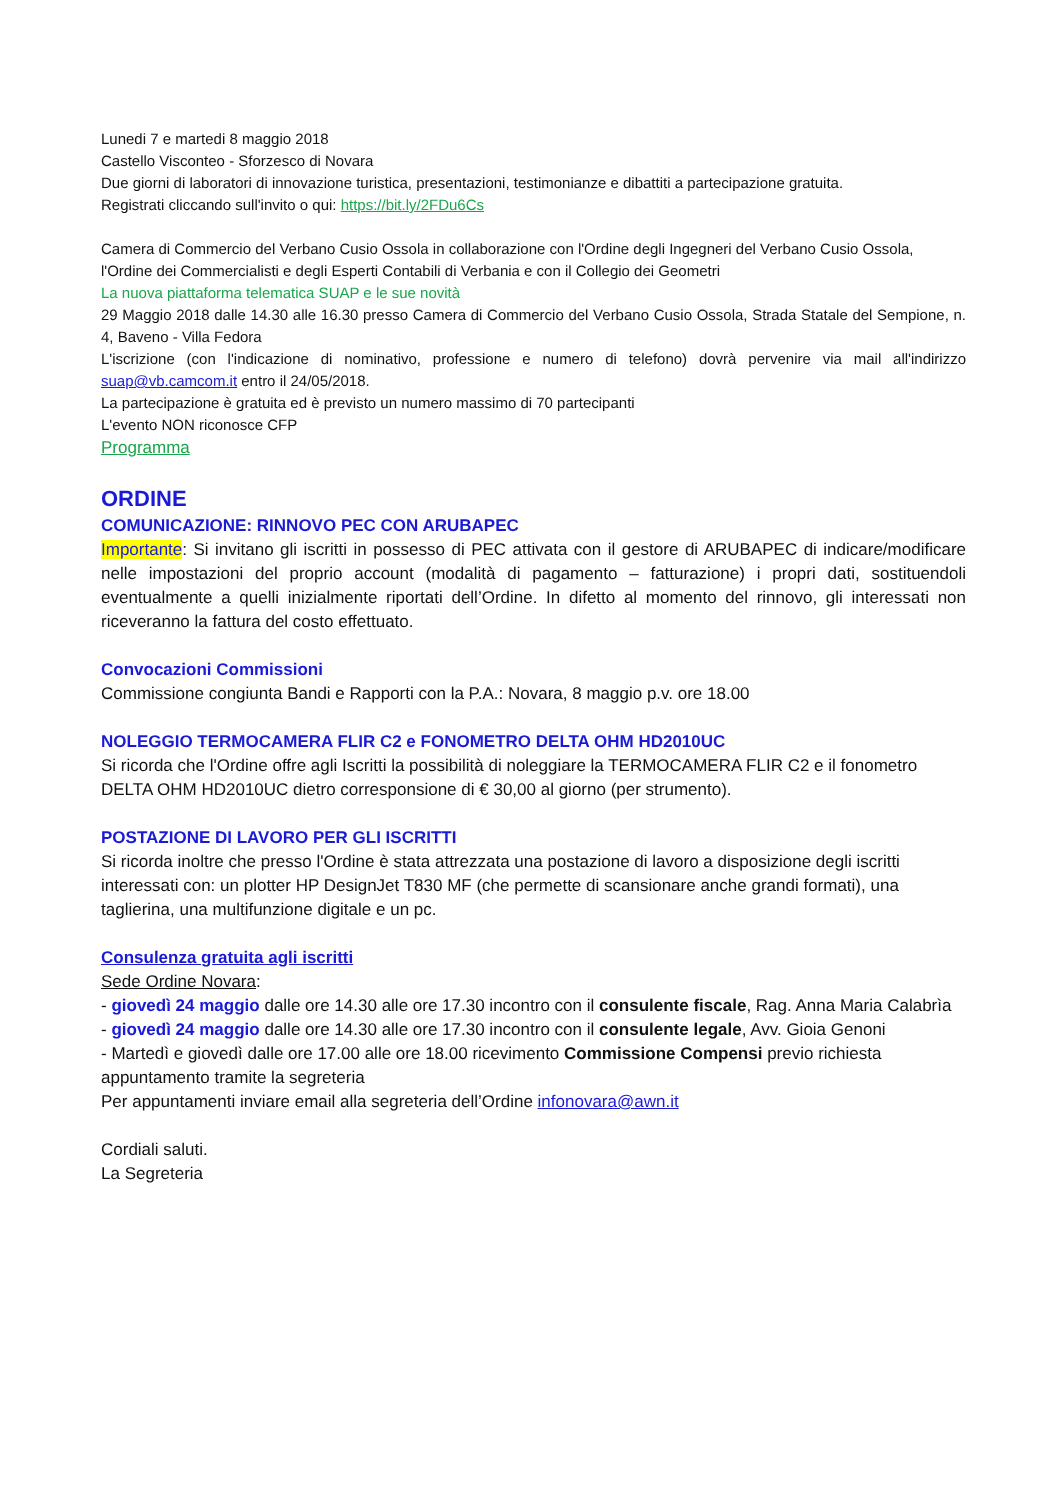Lunedi 7 e martedi 8 maggio 2018
Castello Visconteo - Sforzesco di Novara
Due giorni di laboratori di innovazione turistica, presentazioni, testimonianze e dibattiti a partecipazione gratuita.
Registrati cliccando sull'invito o qui: https://bit.ly/2FDu6Cs
Camera di Commercio del Verbano Cusio Ossola in collaborazione con l'Ordine degli Ingegneri del Verbano Cusio Ossola, l'Ordine dei Commercialisti e degli Esperti Contabili di Verbania e con il Collegio dei Geometri
La nuova piattaforma telematica SUAP e le sue novità
29 Maggio 2018 dalle 14.30 alle 16.30 presso Camera di Commercio del Verbano Cusio Ossola, Strada Statale del Sempione, n. 4, Baveno - Villa Fedora
L'iscrizione (con l'indicazione di nominativo, professione e numero di telefono) dovrà pervenire via mail all'indirizzo suap@vb.camcom.it entro il 24/05/2018.
La partecipazione è gratuita ed è previsto un numero massimo di 70 partecipanti
L'evento NON riconosce CFP
Programma
ORDINE
COMUNICAZIONE: RINNOVO PEC CON ARUBAPEC
Importante: Si invitano gli iscritti in possesso di PEC attivata con il gestore di ARUBAPEC di indicare/modificare nelle impostazioni del proprio account (modalità di pagamento – fatturazione) i propri dati, sostituendoli eventualmente a quelli inizialmente riportati dell’Ordine. In difetto al momento del rinnovo, gli interessati non riceveranno la fattura del costo effettuato.
Convocazioni Commissioni
Commissione congiunta Bandi e Rapporti con la P.A.: Novara, 8 maggio p.v. ore 18.00
NOLEGGIO TERMOCAMERA FLIR C2 e FONOMETRO DELTA OHM HD2010UC
Si ricorda che l'Ordine offre agli Iscritti la possibilità di noleggiare la TERMOCAMERA FLIR C2 e il fonometro DELTA OHM HD2010UC dietro corresponsione di € 30,00 al giorno (per strumento).
POSTAZIONE DI LAVORO PER GLI ISCRITTI
Si ricorda inoltre che presso l'Ordine è stata attrezzata una postazione di lavoro a disposizione degli iscritti interessati con: un plotter HP DesignJet T830 MF (che permette di scansionare anche grandi formati), una taglierina, una multifunzione digitale e un pc.
Consulenza gratuita agli iscritti
Sede Ordine Novara:
- giovedì 24 maggio dalle ore 14.30 alle ore 17.30 incontro con il consulente fiscale, Rag. Anna Maria Calabrìa
- giovedì 24 maggio dalle ore 14.30 alle ore 17.30 incontro con il consulente legale, Avv. Gioia Genoni
- Martedì e giovedì dalle ore 17.00 alle ore 18.00 ricevimento Commissione Compensi previo richiesta appuntamento tramite la segreteria
Per appuntamenti inviare email alla segreteria dell’Ordine infonovara@awn.it
Cordiali saluti.
La Segreteria